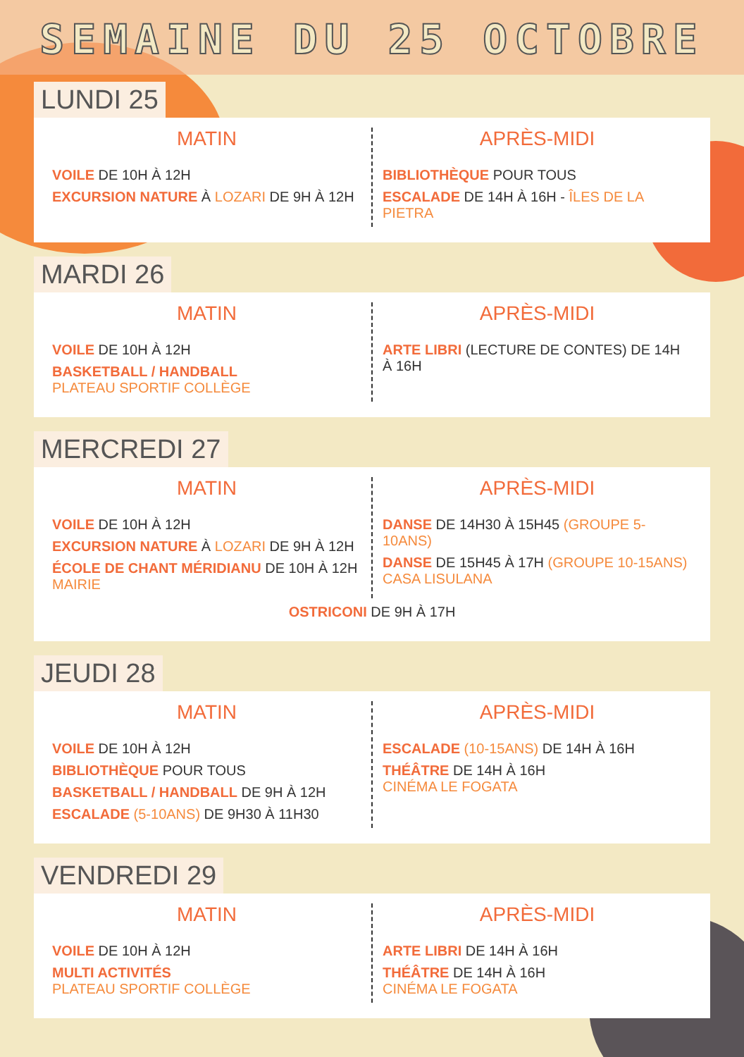SEMAINE DU 25 OCTOBRE
LUNDI 25
MATIN
VOILE DE 10H À 12H
EXCURSION NATURE À LOZARI DE 9H À 12H
APRÈS-MIDI
BIBLIOTHÈQUE POUR TOUS
ESCALADE DE 14H À 16H - ÎLES DE LA PIETRA
MARDI 26
MATIN
VOILE DE 10H À 12H
BASKETBALL / HANDBALL
PLATEAU SPORTIF COLLÈGE
APRÈS-MIDI
ARTE LIBRI (LECTURE DE CONTES) DE 14H À 16H
MERCREDI 27
MATIN
VOILE DE 10H À 12H
EXCURSION NATURE À LOZARI DE 9H À 12H
ÉCOLE DE CHANT MÉRIDIANU DE 10H À 12H
MAIRIE
APRÈS-MIDI
DANSE DE 14H30 À 15H45 (GROUPE 5-10ANS)
DANSE DE 15H45 À 17H (GROUPE 10-15ANS)
CASA LISULANA
OSTRICONI DE 9H À 17H
JEUDI 28
MATIN
VOILE DE 10H À 12H
BIBLIOTHÈQUE POUR TOUS
BASKETBALL / HANDBALL DE 9H À 12H
ESCALADE (5-10ANS) DE 9H30 À 11H30
APRÈS-MIDI
ESCALADE (10-15ANS) DE 14H À 16H
THÉÂTRE DE 14H À 16H
CINÉMA LE FOGATA
VENDREDI 29
MATIN
VOILE DE 10H À 12H
MULTI ACTIVITÉS
PLATEAU SPORTIF COLLÈGE
APRÈS-MIDI
ARTE LIBRI DE 14H À 16H
THÉÂTRE DE 14H À 16H
CINÉMA LE FOGATA